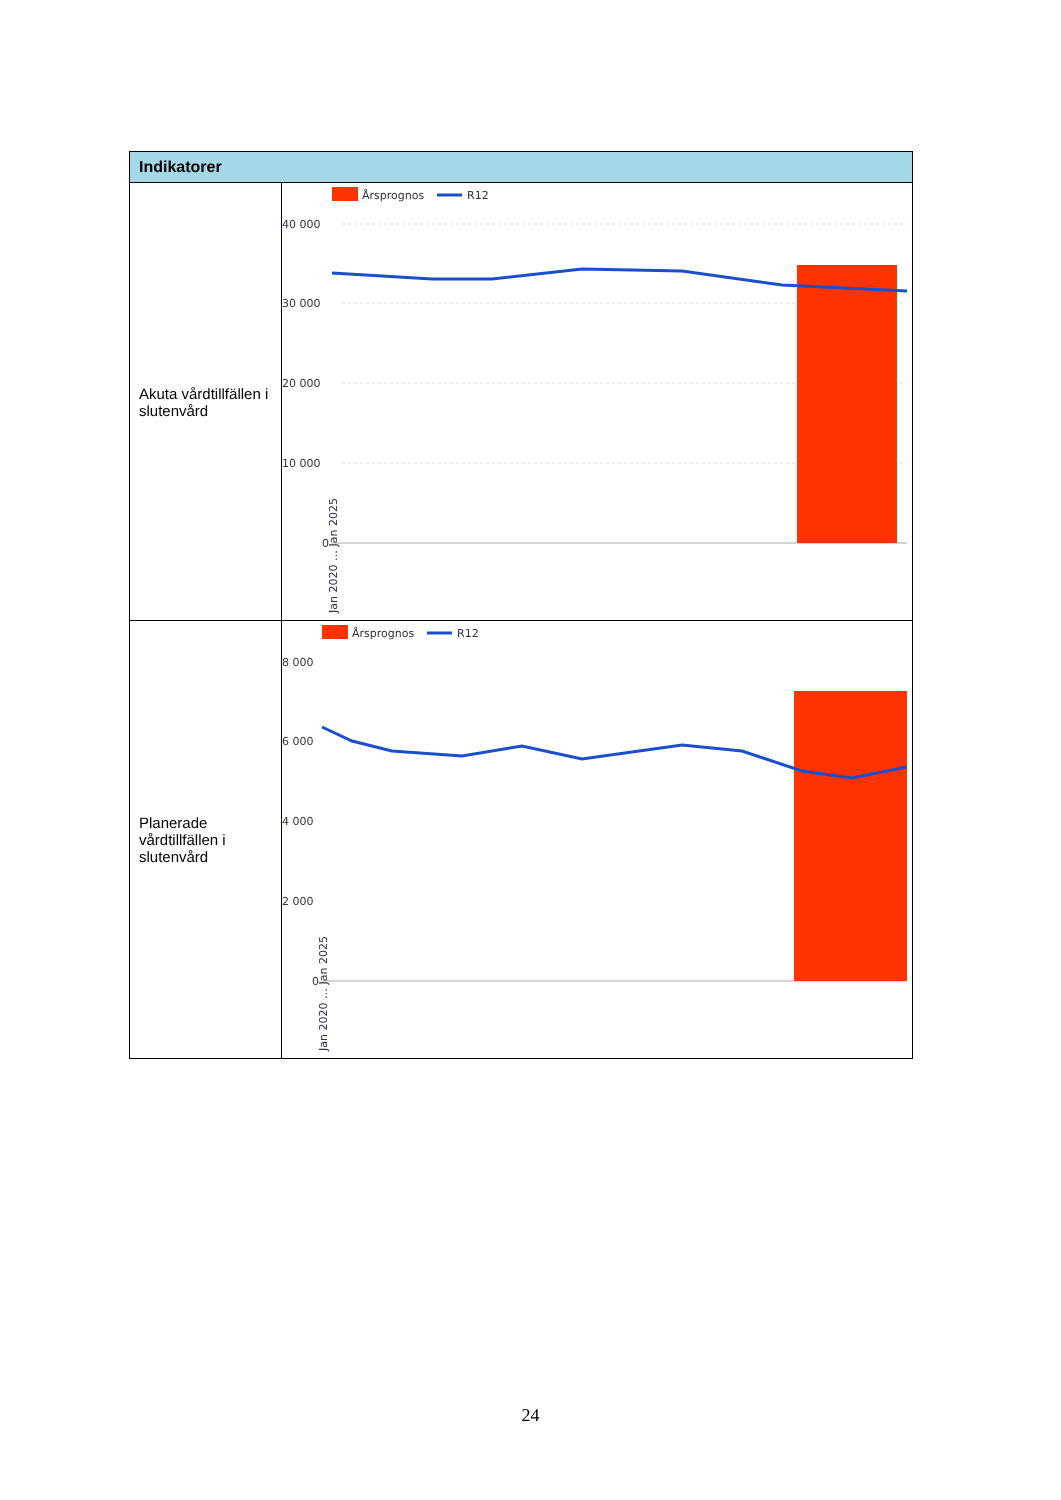| Indikatorer | |
| --- | --- |
| Akuta vårdtillfällen i slutenvård | Årsprognos R12 40 000 30 000 20 000 10 000 0 Jan 2020 … Jan 2025 |
| Planerade vårdtillfällen i slutenvård | Årsprognos R12 8 000 6 000 4 000 2 000 0 Jan 2020 … Jan 2025 |
24